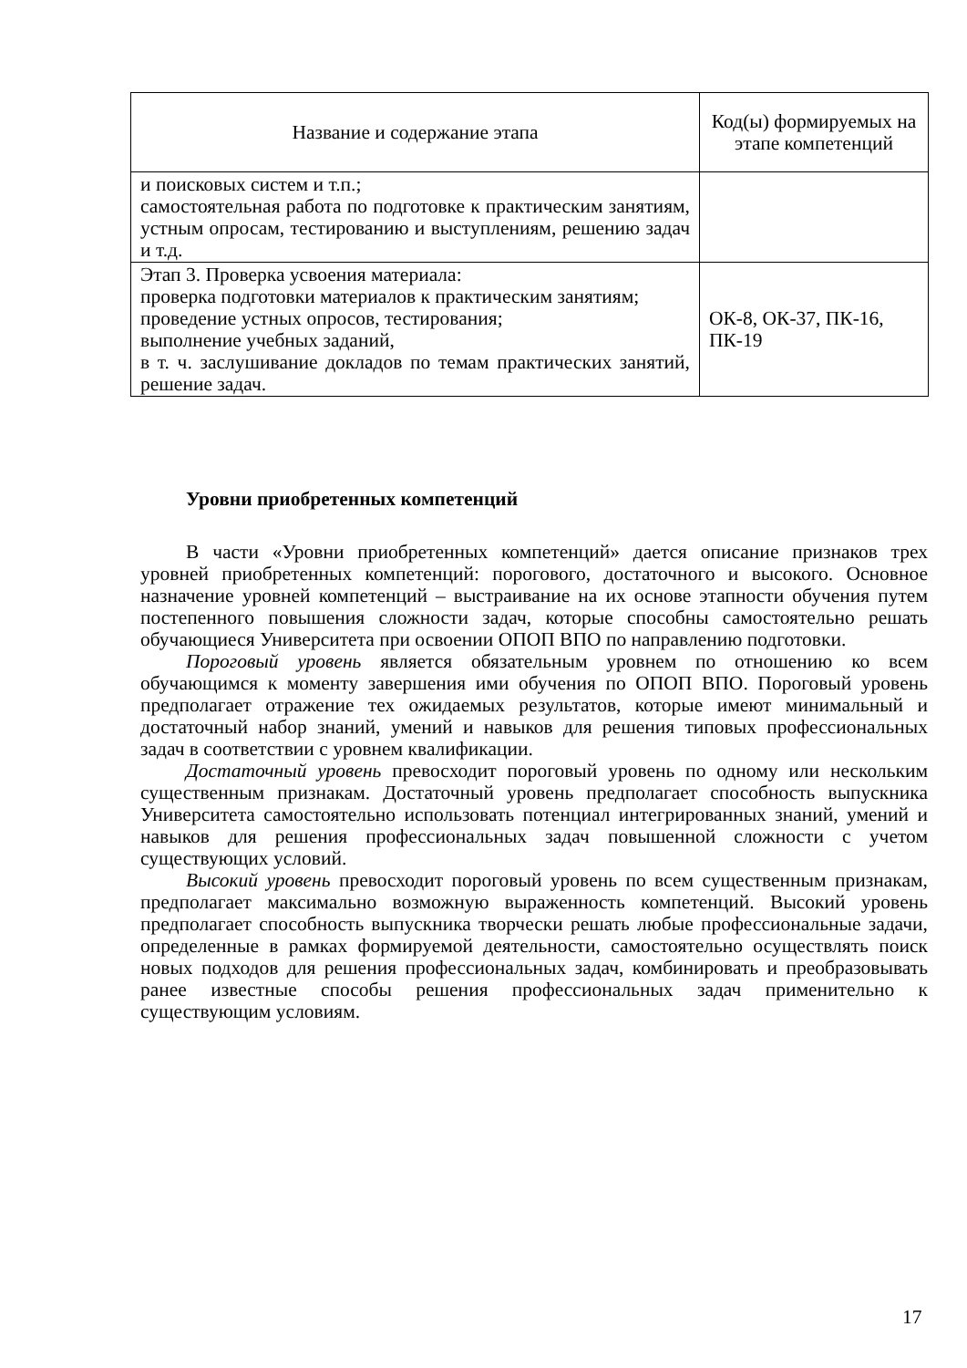| Название и содержание этапа | Код(ы) формируемых на этапе компетенций |
| --- | --- |
| и поисковых систем и т.п.; самостоятельная работа по подготовке к практическим занятиям, устным опросам, тестированию и выступлениям, решению задач и т.д. | |
| Этап 3. Проверка усвоения материала: проверка подготовки материалов к практическим занятиям; проведение устных опросов, тестирования; выполнение учебных заданий, в т. ч. заслушивание докладов по темам практических занятий, решение задач. | ОК-8, ОК-37, ПК-16, ПК-19 |
Уровни приобретенных компетенций
В части «Уровни приобретенных компетенций» дается описание признаков трех уровней приобретенных компетенций: порогового, достаточного и высокого. Основное назначение уровней компетенций – выстраивание на их основе этапности обучения путем постепенного повышения сложности задач, которые способны самостоятельно решать обучающиеся Университета при освоении ОПОП ВПО по направлению подготовки.
Пороговый уровень является обязательным уровнем по отношению ко всем обучающимся к моменту завершения ими обучения по ОПОП ВПО. Пороговый уровень предполагает отражение тех ожидаемых результатов, которые имеют минимальный и достаточный набор знаний, умений и навыков для решения типовых профессиональных задач в соответствии с уровнем квалификации.
Достаточный уровень превосходит пороговый уровень по одному или нескольким существенным признакам. Достаточный уровень предполагает способность выпускника Университета самостоятельно использовать потенциал интегрированных знаний, умений и навыков для решения профессиональных задач повышенной сложности с учетом существующих условий.
Высокий уровень превосходит пороговый уровень по всем существенным признакам, предполагает максимально возможную выраженность компетенций. Высокий уровень предполагает способность выпускника творчески решать любые профессиональные задачи, определенные в рамках формируемой деятельности, самостоятельно осуществлять поиск новых подходов для решения профессиональных задач, комбинировать и преобразовывать ранее известные способы решения профессиональных задач применительно к существующим условиям.
17